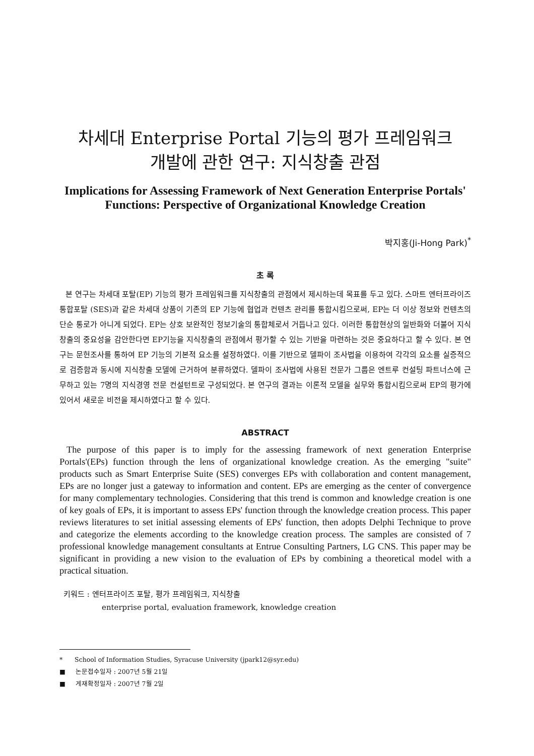차세대 Enterprise Portal 기능의 평가 프레임워크
개발에 관한 연구: 지식창출 관점
Implications for Assessing Framework of Next Generation Enterprise Portals' Functions: Perspective of Organizational Knowledge Creation
박지홍(Ji-Hong Park)<sup>*</sup>
초 록
본 연구는 차세대 포탈(EP) 기능의 평가 프레임워크를 지식창출의 관점에서 제시하는데 목표를 두고 있다. 스마트 엔터프라이즈 통합포탈 (SES)과 같은 차세대 상품이 기존의 EP 기능에 협업과 컨텐츠 관리를 통합시킴으로써, EP는 더 이상 정보와 컨텐츠의 단순 통로가 아니게 되었다. EP는 상호 보완적인 정보기술의 통합체로서 거듭나고 있다. 이러한 통합현상의 일반화와 더불어 지식창출의 중요성을 감안한다면 EP기능을 지식창출의 관점에서 평가할 수 있는 기반을 마련하는 것은 중요하다고 할 수 있다. 본 연구는 문헌조사를 통하여 EP 기능의 기본적 요소를 설정하였다. 이를 기반으로 델파이 조사법을 이용하여 각각의 요소를 실증적으로 검증함과 동시에 지식창출 모델에 근거하여 분류하였다. 델파이 조사법에 사용된 전문가 그룹은 엔트루 컨설팅 파트너스에 근무하고 있는 7명의 지식경영 전문 컨설턴트로 구성되었다. 본 연구의 결과는 이론적 모델을 실무와 통합시킴으로써 EP의 평가에 있어서 새로운 비전을 제시하였다고 할 수 있다.
ABSTRACT
The purpose of this paper is to imply for the assessing framework of next generation Enterprise Portals'(EPs) function through the lens of organizational knowledge creation. As the emerging "suite" products such as Smart Enterprise Suite (SES) converges EPs with collaboration and content management, EPs are no longer just a gateway to information and content. EPs are emerging as the center of convergence for many complementary technologies. Considering that this trend is common and knowledge creation is one of key goals of EPs, it is important to assess EPs' function through the knowledge creation process. This paper reviews literatures to set initial assessing elements of EPs' function, then adopts Delphi Technique to prove and categorize the elements according to the knowledge creation process. The samples are consisted of 7 professional knowledge management consultants at Entrue Consulting Partners, LG CNS. This paper may be significant in providing a new vision to the evaluation of EPs by combining a theoretical model with a practical situation.
키워드 : 엔터프라이즈 포탈, 평가 프레임워크, 지식창출
enterprise portal, evaluation framework, knowledge creation
* School of Information Studies, Syracuse University (jpark12@syr.edu)
■ 논문접수일자 : 2007년 5월 21일
■ 게재확정일자 : 2007년 7월 2일